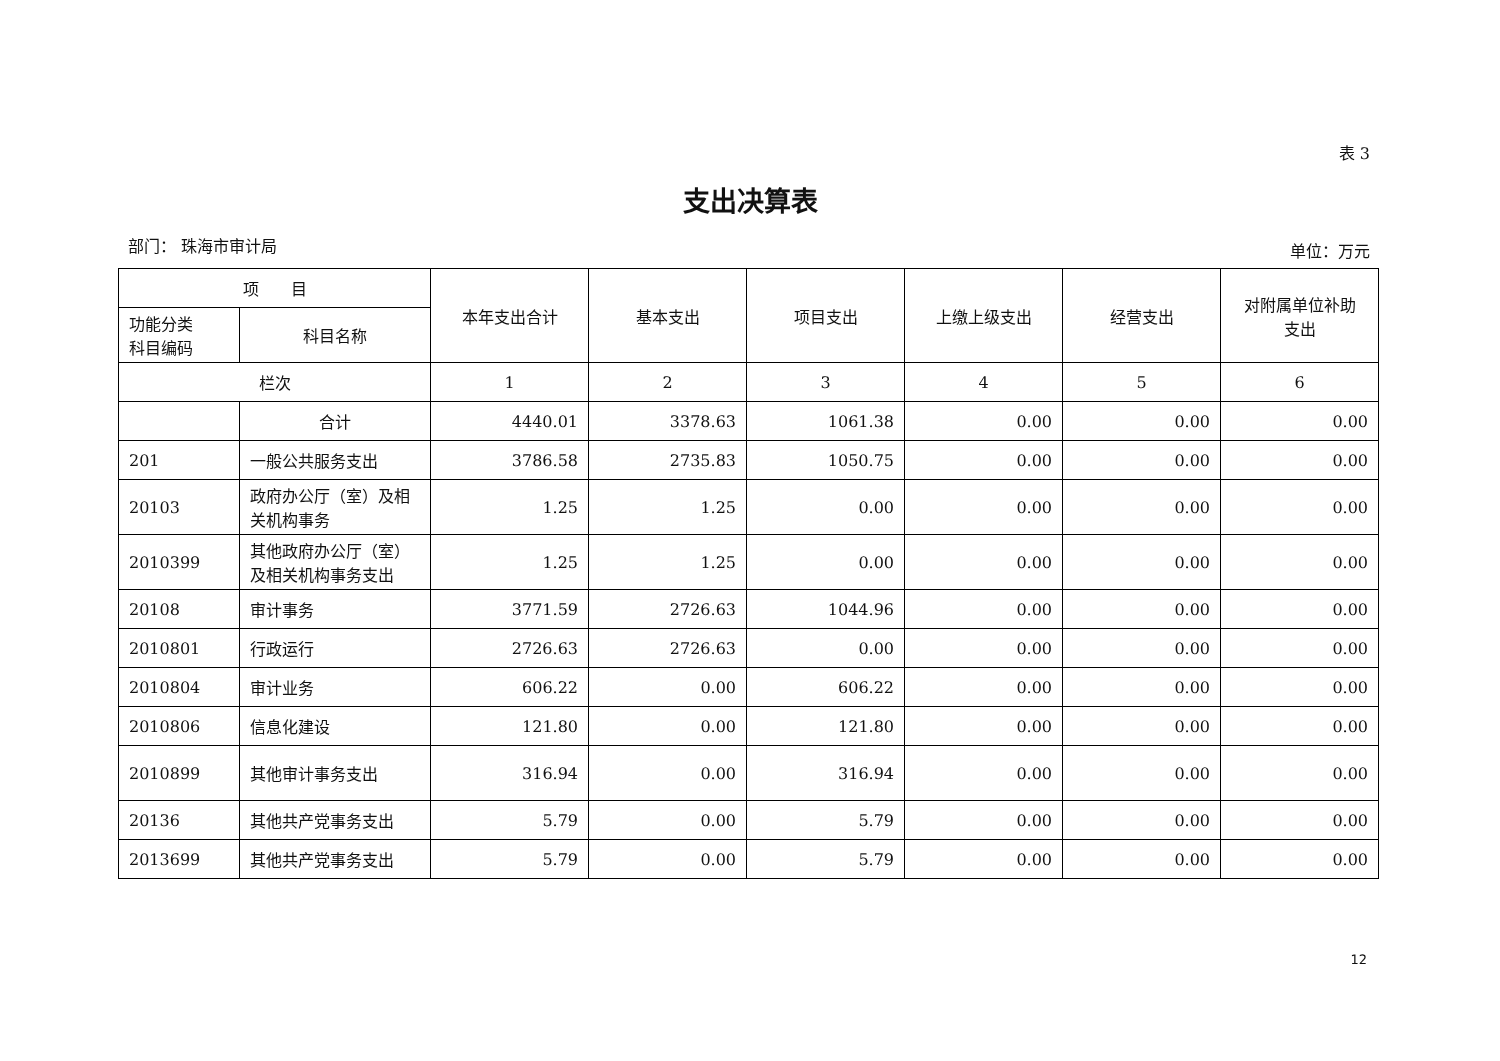表 3
支出决算表
部门： 珠海市审计局 单位：万元
| 项 目 | | 本年支出合计 | 基本支出 | 项目支出 | 上缴上级支出 | 经营支出 | 对附属单位补助 支出 |
| --- | --- | --- | --- | --- | --- | --- | --- |
| 功能分类 科目编码 | 科目名称 | | | | | | |
| 栏次 | | 1 | 2 | 3 | 4 | 5 | 6 |
| | 合计 | 4440.01 | 3378.63 | 1061.38 | 0.00 | 0.00 | 0.00 |
| 201 | 一般公共服务支出 | 3786.58 | 2735.83 | 1050.75 | 0.00 | 0.00 | 0.00 |
| 20103 | 政府办公厅（室）及相关机构事务 | 1.25 | 1.25 | 0.00 | 0.00 | 0.00 | 0.00 |
| 2010399 | 其他政府办公厅（室）及相关机构事务支出 | 1.25 | 1.25 | 0.00 | 0.00 | 0.00 | 0.00 |
| 20108 | 审计事务 | 3771.59 | 2726.63 | 1044.96 | 0.00 | 0.00 | 0.00 |
| 2010801 | 行政运行 | 2726.63 | 2726.63 | 0.00 | 0.00 | 0.00 | 0.00 |
| 2010804 | 审计业务 | 606.22 | 0.00 | 606.22 | 0.00 | 0.00 | 0.00 |
| 2010806 | 信息化建设 | 121.80 | 0.00 | 121.80 | 0.00 | 0.00 | 0.00 |
| 2010899 | 其他审计事务支出 | 316.94 | 0.00 | 316.94 | 0.00 | 0.00 | 0.00 |
| 20136 | 其他共产党事务支出 | 5.79 | 0.00 | 5.79 | 0.00 | 0.00 | 0.00 |
| 2013699 | 其他共产党事务支出 | 5.79 | 0.00 | 5.79 | 0.00 | 0.00 | 0.00 |
12